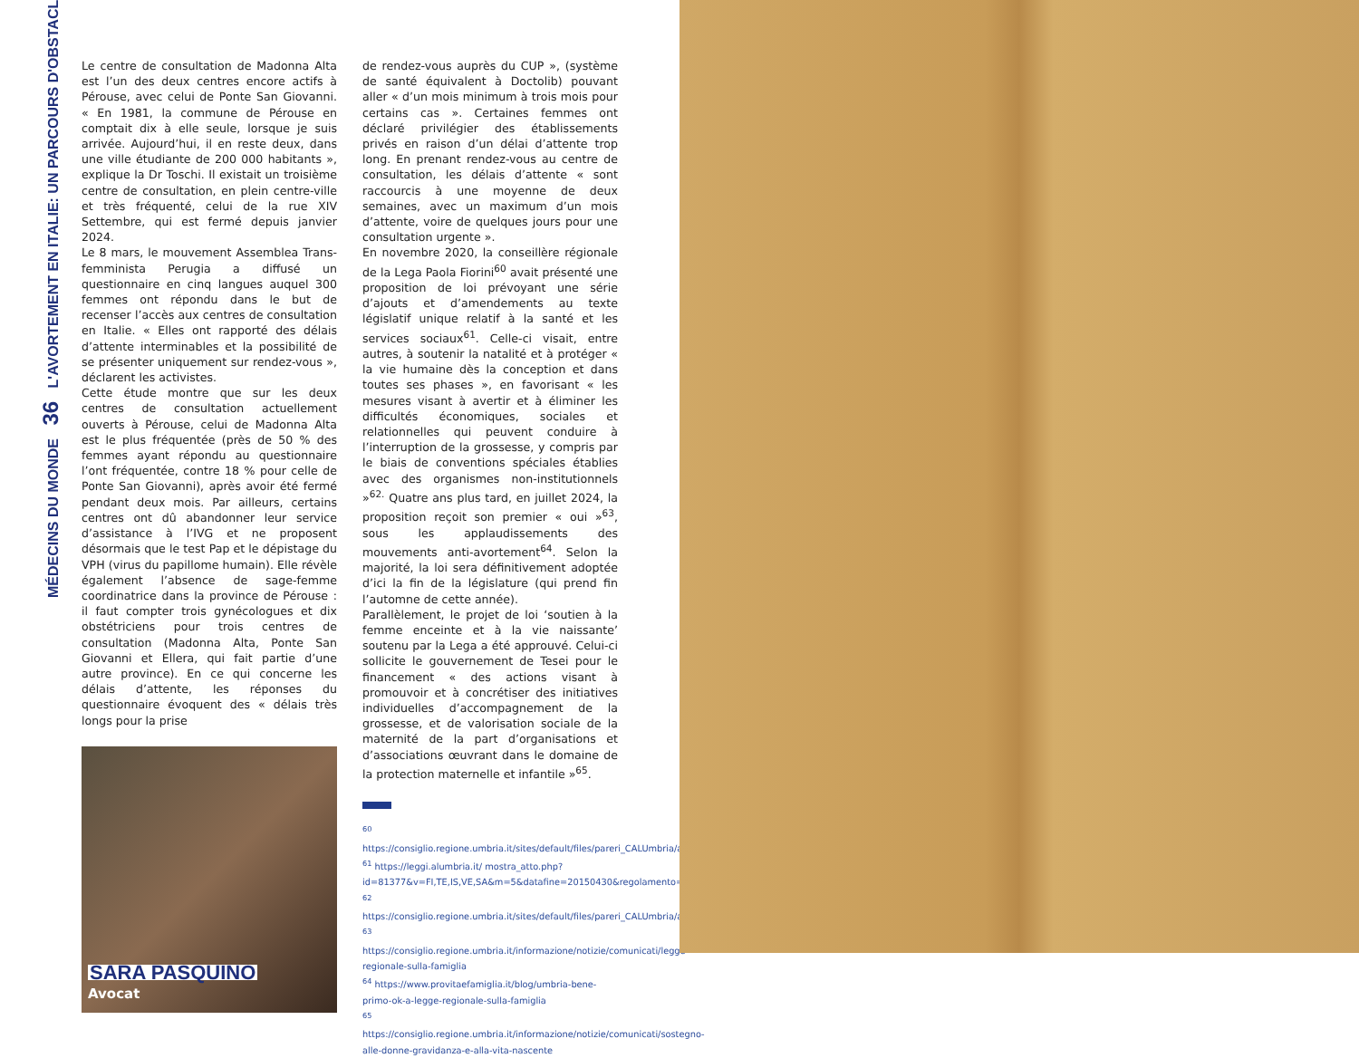MÉDECINS DU MONDE 36 L'AVORTEMENT EN ITALIE: UN PARCOURS D'OBSTACLES
Le centre de consultation de Madonna Alta est l’un des deux centres encore actifs à Pérouse, avec celui de Ponte San Giovanni. « En 1981, la commune de Pérouse en comptait dix à elle seule, lorsque je suis arrivée. Aujourd’hui, il en reste deux, dans une ville étudiante de 200 000 habitants », explique la Dr Toschi. Il existait un troisième centre de consultation, en plein centre-ville et très fréquenté, celui de la rue XIV Settembre, qui est fermé depuis janvier 2024.
Le 8 mars, le mouvement Assemblea Trans-femminista Perugia a diffusé un questionnaire en cinq langues auquel 300 femmes ont répondu dans le but de recenser l’accès aux centres de consultation en Italie. « Elles ont rapporté des délais d’attente interminables et la possibilité de se présenter uniquement sur rendez-vous », déclarent les activistes.
Cette étude montre que sur les deux centres de consultation actuellement ouverts à Pérouse, celui de Madonna Alta est le plus fréquentée (près de 50 % des femmes ayant répondu au questionnaire l’ont fréquentée, contre 18 % pour celle de Ponte San Giovanni), après avoir été fermé pendant deux mois. Par ailleurs, certains centres ont dû abandonner leur service d’assistance à l’IVG et ne proposent désormais que le test Pap et le dépistage du VPH (virus du papillome humain). Elle révèle également l’absence de sage-femme coordinatrice dans la province de Pérouse : il faut compter trois gynécologues et dix obstétriciens pour trois centres de consultation (Madonna Alta, Ponte San Giovanni et Ellera, qui fait partie d’une autre province). En ce qui concerne les délais d’attente, les réponses du questionnaire évoquent des « délais très longs pour la prise
SARA PASQUINO
Avocat
de rendez-vous auprès du CUP », (système de santé équivalent à Doctolib) pouvant aller « d’un mois minimum à trois mois pour certains cas ». Certaines femmes ont déclaré privilégier des établissements privés en raison d’un délai d’attente trop long. En prenant rendez-vous au centre de consultation, les délais d’attente « sont raccourcis à une moyenne de deux semaines, avec un maximum d’un mois d’attente, voire de quelques jours pour une consultation urgente ».
En novembre 2020, la conseillère régionale de la Lega Paola Fiorini<sup>60</sup> avait présenté une proposition de loi prévoyant une série d’ajouts et d’amendements au texte législatif unique relatif à la santé et les services sociaux<sup>61</sup>. Celle-ci visait, entre autres, à soutenir la natalité et à protéger « la vie humaine dès la conception et dans toutes ses phases », en favorisant « les mesures visant à avertir et à éliminer les difficultés économiques, sociales et relationnelles qui peuvent conduire à l’interruption de la grossesse, y compris par le biais de conventions spéciales établies avec des organismes non-institutionnels »<sup>62.</sup> Quatre ans plus tard, en juillet 2024, la proposition reçoit son premier « oui »<sup>63</sup>, sous les applaudissements des mouvements anti-avortement<sup>64</sup>. Selon la majorité, la loi sera définitivement adoptée d’ici la fin de la législature (qui prend fin l’automne de cette année).
Parallèlement, le projet de loi ‘soutien à la femme enceinte et à la vie naissante’ soutenu par la Lega a été approuvé. Celui-ci sollicite le gouvernement de Tesei pour le financement « des actions visant à promouvoir et à concrétiser des initiatives individuelles d’accompagnement de la grossesse, et de valorisation sociale de la maternité de la part d’organisations et d’associations œuvrant dans le domaine de la protection maternelle et infantile »<sup>65</sup>.
<sup>60</sup> https://consiglio.regione.umbria.it/sites/default/files/pareri_CALUmbria/atto_n._584.pdf
<sup>61</sup> https://leggi.alumbria.it/ mostra_atto.php?id=81377&v=FI,TE,IS,VE,SA&m=5&datafine=20150430&regolamento=0
<sup>62</sup> https://consiglio.regione.umbria.it/sites/default/files/pareri_CALUmbria/atto_n._584.pdf
<sup>63</sup> https://consiglio.regione.umbria.it/informazione/notizie/comunicati/legge-regionale-sulla-famiglia
<sup>64</sup> https://www.provitaefamiglia.it/blog/umbria-bene-primo-ok-a-legge-regionale-sulla-famiglia
<sup>65</sup> https://consiglio.regione.umbria.it/informazione/notizie/comunicati/sostegno-alle-donne-gravidanza-e-alla-vita-nascente